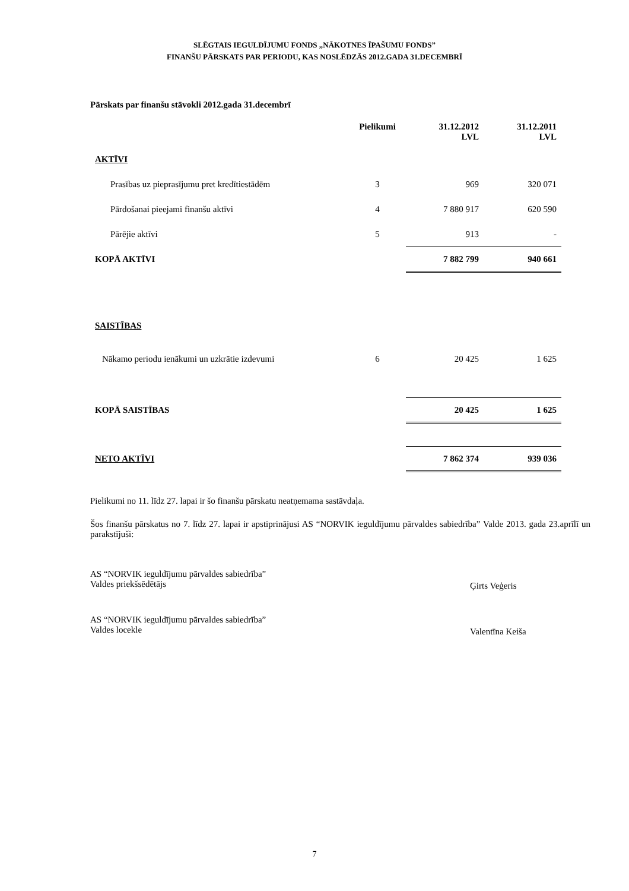SLĒGTAIS IEGULDĪJUMU FONDS „NĀKOTNES ĪPAŠUMU FONDS”
FINANŠU PĀRSKATS PAR PERIODU, KAS NOSLĒDZĀS 2012.GADA 31.DECEMBRĪ
Pārskats par finanšu stāvokli 2012.gada 31.decembrī
| | Pielikumi | 31.12.2012 LVL | 31.12.2011 LVL |
| --- | --- | --- | --- |
| AKTĪVI | | | |
| Prasības uz pieprasījumu pret kredītiestādēm | 3 | 969 | 320 071 |
| Pārdošanai pieejami finanšu aktīvi | 4 | 7 880 917 | 620 590 |
| Pārējie aktīvi | 5 | 913 | - |
| KOPĀ AKTĪVI | | 7 882 799 | 940 661 |
| SAISTĪBAS | | | |
| Nākamo periodu ienākumi un uzkrātie izdevumi | 6 | 20 425 | 1 625 |
| KOPĀ SAISTĪBAS | | 20 425 | 1 625 |
| NETO AKTĪVI | | 7 862 374 | 939 036 |
Pielikumi no 11. līdz 27. lapai ir šo finanšu pārskatu neatņemama sastāvdaļa.
Šos finanšu pārskatus no 7. līdz 27. lapai ir apstiprinājusi AS “NORVIK ieguldījumu pārvaldes sabiedrība” Valde 2013. gada 23.aprīlī un parakstījuši:
AS “NORVIK ieguldījumu pārvaldes sabiedrība”
Valdes priekšsēdētājs
Ģirts Veģeris
AS “NORVIK ieguldījumu pārvaldes sabiedrība”
Valdes locekle
Valentīna Keiša
7